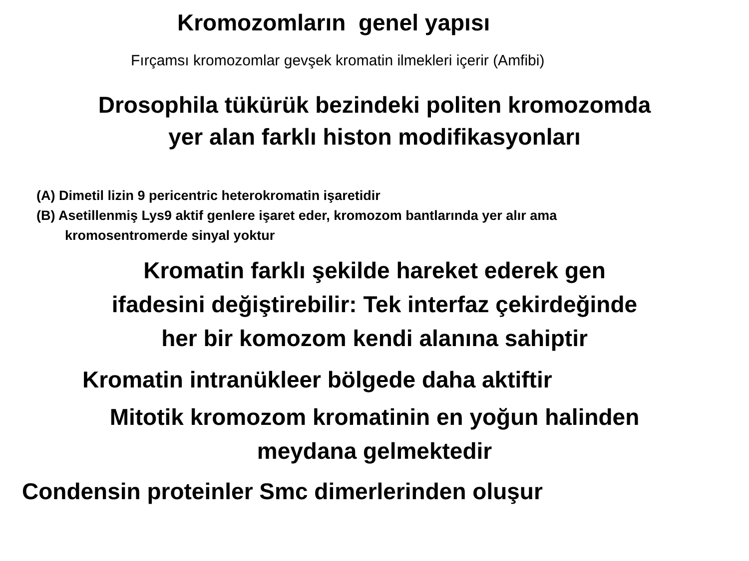Kromozomların genel yapısı
Fırçamsı kromozomlar gevşek kromatin ilmekleri içerir (Amfibi)
Drosophila tükürük bezindeki politen kromozomda
yer alan farklı histon modifikasyonları
(A) Dimetil lizin 9 pericentric heterokromatin işaretidir
(B) Asetillenmiş Lys9 aktif genlere işaret eder, kromozom bantlarında yer alır ama
kromosentromerde sinyal yoktur
Kromatin farklı şekilde hareket ederek gen
ifadesini değiştirebilir: Tek interfaz çekirdeğinde
her bir komozom kendi alanına sahiptir
Kromatin intranükleer bölgede daha aktiftir
Mitotik kromozom kromatinin en yoğun halinden
meydana gelmektedir
Condensin proteinler Smc dimerlerinden oluşur